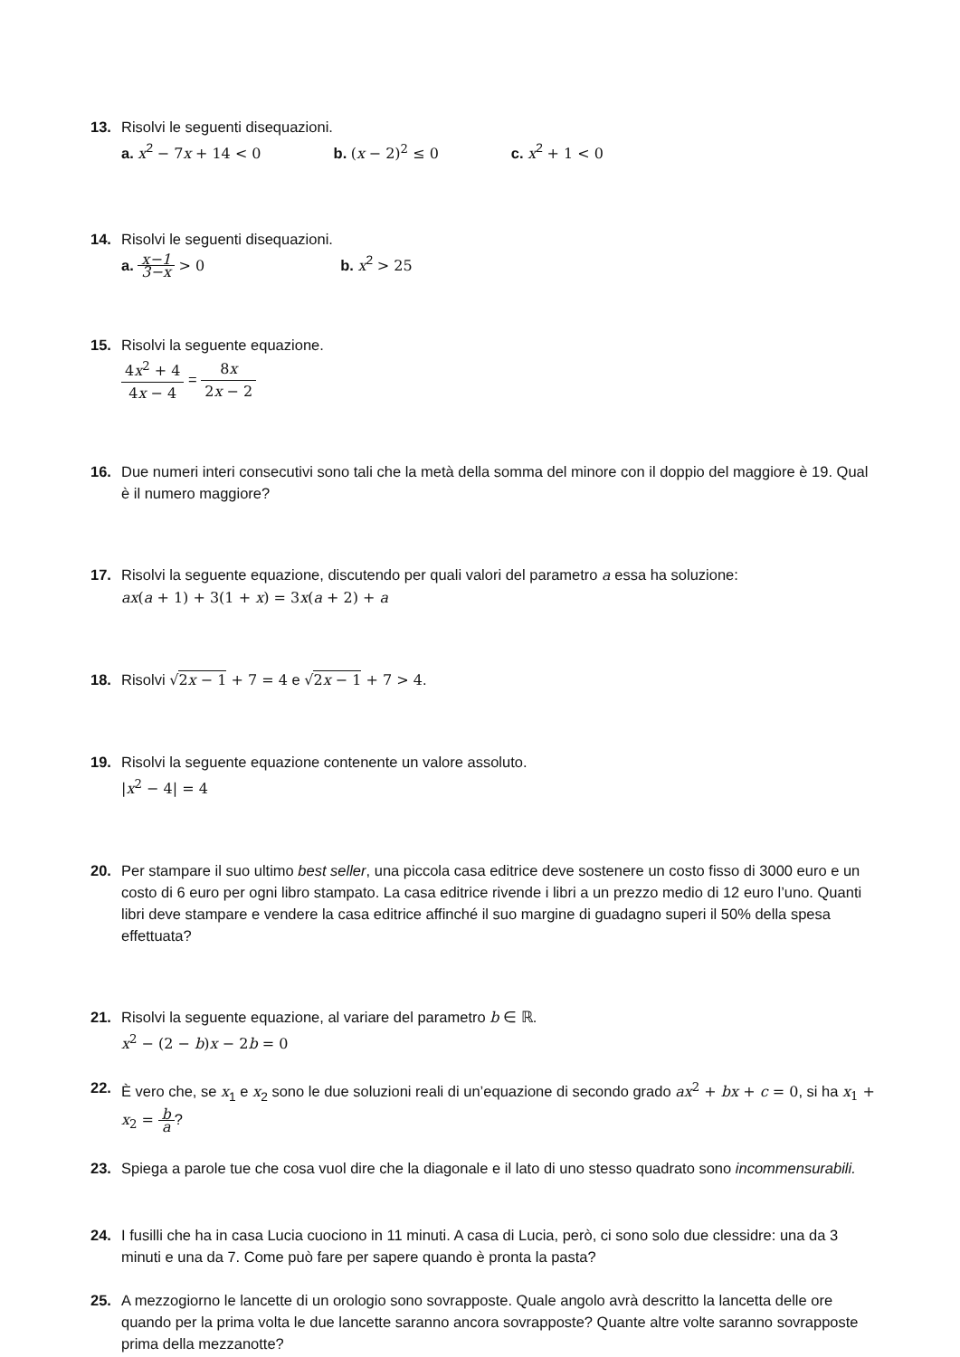13. Risolvi le seguenti disequazioni.
a. x<sup>2</sup> − 7 x + 14 < 0 b. (x − 2)<sup>2</sup> ≤ 0 c. x<sup>2</sup> + 1 < 0
14. Risolvi le seguenti disequazioni.
a. x−1 3−x > 0 b. x<sup>2</sup> > 25
15. Risolvi la seguente equazione.
4x<sup>2</sup> + 4 4x − 4 = 8x 2x − 2
16. Due numeri interi consecutivi sono tali che la metà della somma del minore con il doppio del maggiore è 19. Qual è il numero maggiore?
17. Risolvi la seguente equazione, discutendo per quali valori del parametro a essa ha soluzione:
ax(a + 1) + 3(1 + x) = 3x(a + 2) + a
18. Risolvi √2x − 1 + 7 = 4 e √2x − 1 + 7 > 4.
19. Risolvi la seguente equazione contenente un valore assoluto.
|x<sup>2</sup> − 4| = 4
20. Per stampare il suo ultimo best seller, una piccola casa editrice deve sostenere un costo fisso di 3000 euro e un costo di 6 euro per ogni libro stampato. La casa editrice rivende i libri a un prezzo medio di 12 euro l’uno. Quanti libri deve stampare e vendere la casa editrice affinché il suo margine di guadagno superi il 50% della spesa effettuata?
21. Risolvi la seguente equazione, al variare del parametro b ∈ ℝ.
x<sup>2</sup> − (2 − b)x − 2b = 0
22. È vero che, se x<sub>1</sub> e x<sub>2</sub> sono le due soluzioni reali di un’equazione di secondo grado ax<sup>2</sup> + bx + c = 0, si ha x<sub>1</sub> + x<sub>2</sub> = b a?
23. Spiega a parole tue che cosa vuol dire che la diagonale e il lato di uno stesso quadrato sono incommensurabili.
24. I fusilli che ha in casa Lucia cuociono in 11 minuti. A casa di Lucia, però, ci sono solo due clessidre: una da 3 minuti e una da 7. Come può fare per sapere quando è pronta la pasta?
25. A mezzogiorno le lancette di un orologio sono sovrapposte. Quale angolo avrà descritto la lancetta delle ore quando per la prima volta le due lancette saranno ancora sovrapposte? Quante altre volte saranno sovrapposte prima della mezzanotte?